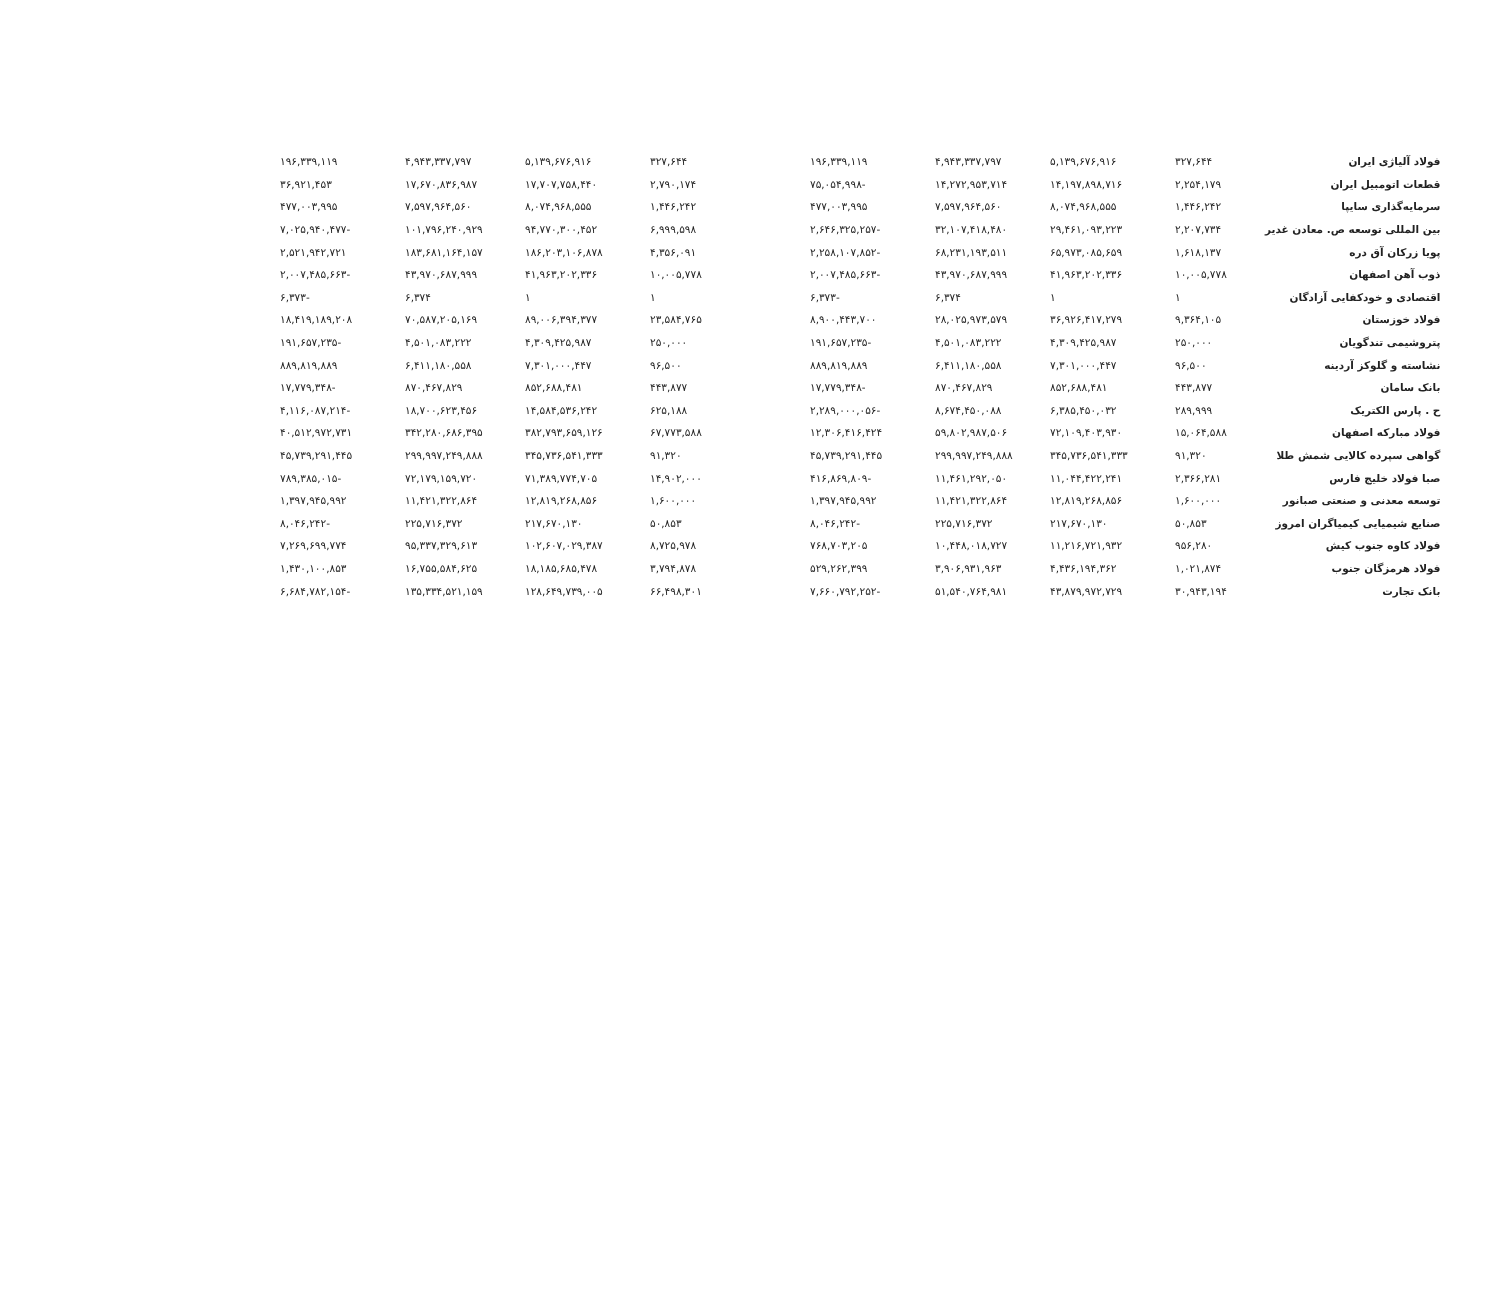| فولاد آلیاژی ایران | ۳۲۷,۶۴۴ | ۵,۱۳۹,۶۷۶,۹۱۶ | ۴,۹۴۳,۳۳۷,۷۹۷ | ۱۹۶,۳۳۹,۱۱۹ | | ۳۲۷,۶۴۴ | ۵,۱۳۹,۶۷۶,۹۱۶ | ۴,۹۴۳,۳۳۷,۷۹۷ | ۱۹۶,۳۳۹,۱۱۹ |
| قطعات اتومبیل ایران | ۲,۲۵۴,۱۷۹ | ۱۴,۱۹۷,۸۹۸,۷۱۶ | ۱۴,۲۷۲,۹۵۳,۷۱۴ | -۷۵,۰۵۴,۹۹۸ | | ۲,۷۹۰,۱۷۴ | ۱۷,۷۰۷,۷۵۸,۴۴۰ | ۱۷,۶۷۰,۸۳۶,۹۸۷ | ۳۶,۹۲۱,۴۵۳ |
| سرمایه‌گذاری سایپا | ۱,۴۴۶,۲۴۲ | ۸,۰۷۴,۹۶۸,۵۵۵ | ۷,۵۹۷,۹۶۴,۵۶۰ | ۴۷۷,۰۰۳,۹۹۵ | | ۱,۴۴۶,۲۴۲ | ۸,۰۷۴,۹۶۸,۵۵۵ | ۷,۵۹۷,۹۶۴,۵۶۰ | ۴۷۷,۰۰۳,۹۹۵ |
| بین المللی توسعه ص. معادن غدیر | ۲,۲۰۷,۷۳۴ | ۲۹,۴۶۱,۰۹۳,۲۲۳ | ۳۲,۱۰۷,۴۱۸,۴۸۰ | -۲,۶۴۶,۳۲۵,۲۵۷ | | ۶,۹۹۹,۵۹۸ | ۹۴,۷۷۰,۳۰۰,۴۵۲ | ۱۰۱,۷۹۶,۲۴۰,۹۲۹ | -۷,۰۲۵,۹۴۰,۴۷۷ |
| پویا زرکان آق دره | ۱,۶۱۸,۱۳۷ | ۶۵,۹۷۳,۰۸۵,۶۵۹ | ۶۸,۲۳۱,۱۹۳,۵۱۱ | -۲,۲۵۸,۱۰۷,۸۵۲ | | ۴,۳۵۶,۰۹۱ | ۱۸۶,۲۰۳,۱۰۶,۸۷۸ | ۱۸۳,۶۸۱,۱۶۴,۱۵۷ | ۲,۵۲۱,۹۴۲,۷۲۱ |
| ذوب آهن اصفهان | ۱۰,۰۰۵,۷۷۸ | ۴۱,۹۶۳,۲۰۲,۳۳۶ | ۴۳,۹۷۰,۶۸۷,۹۹۹ | -۲,۰۰۷,۴۸۵,۶۶۳ | | ۱۰,۰۰۵,۷۷۸ | ۴۱,۹۶۳,۲۰۲,۳۳۶ | ۴۳,۹۷۰,۶۸۷,۹۹۹ | -۲,۰۰۷,۴۸۵,۶۶۳ |
| اقتصادی و خودکفایی آزادگان | ۱ | ۱ | ۶,۳۷۴ | -۶,۳۷۳ | | ۱ | ۱ | ۶,۳۷۴ | -۶,۳۷۳ |
| فولاد خوزستان | ۹,۳۶۴,۱۰۵ | ۳۶,۹۲۶,۴۱۷,۲۷۹ | ۲۸,۰۲۵,۹۷۳,۵۷۹ | ۸,۹۰۰,۴۴۳,۷۰۰ | | ۲۳,۵۸۴,۷۶۵ | ۸۹,۰۰۶,۳۹۴,۳۷۷ | ۷۰,۵۸۷,۲۰۵,۱۶۹ | ۱۸,۴۱۹,۱۸۹,۲۰۸ |
| پتروشیمی تندگویان | ۲۵۰,۰۰۰ | ۴,۳۰۹,۴۲۵,۹۸۷ | ۴,۵۰۱,۰۸۳,۲۲۲ | -۱۹۱,۶۵۷,۲۳۵ | | ۲۵۰,۰۰۰ | ۴,۳۰۹,۴۲۵,۹۸۷ | ۴,۵۰۱,۰۸۳,۲۲۲ | -۱۹۱,۶۵۷,۲۳۵ |
| نشاسته و گلوکز آردینه | ۹۶,۵۰۰ | ۷,۳۰۱,۰۰۰,۴۴۷ | ۶,۴۱۱,۱۸۰,۵۵۸ | ۸۸۹,۸۱۹,۸۸۹ | | ۹۶,۵۰۰ | ۷,۳۰۱,۰۰۰,۴۴۷ | ۶,۴۱۱,۱۸۰,۵۵۸ | ۸۸۹,۸۱۹,۸۸۹ |
| بانک سامان | ۴۴۳,۸۷۷ | ۸۵۲,۶۸۸,۴۸۱ | ۸۷۰,۴۶۷,۸۲۹ | -۱۷,۷۷۹,۳۴۸ | | ۴۴۳,۸۷۷ | ۸۵۲,۶۸۸,۴۸۱ | ۸۷۰,۴۶۷,۸۲۹ | -۱۷,۷۷۹,۳۴۸ |
| ح . پارس الکتریک | ۲۸۹,۹۹۹ | ۶,۳۸۵,۴۵۰,۰۳۲ | ۸,۶۷۴,۴۵۰,۰۸۸ | -۲,۲۸۹,۰۰۰,۰۵۶ | | ۶۲۵,۱۸۸ | ۱۴,۵۸۴,۵۳۶,۲۴۲ | ۱۸,۷۰۰,۶۲۳,۴۵۶ | -۴,۱۱۶,۰۸۷,۲۱۴ |
| فولاد مبارکه اصفهان | ۱۵,۰۶۴,۵۸۸ | ۷۲,۱۰۹,۴۰۳,۹۳۰ | ۵۹,۸۰۲,۹۸۷,۵۰۶ | ۱۲,۳۰۶,۴۱۶,۴۲۴ | | ۶۷,۷۷۳,۵۸۸ | ۳۸۲,۷۹۳,۶۵۹,۱۲۶ | ۳۴۲,۲۸۰,۶۸۶,۳۹۵ | ۴۰,۵۱۲,۹۷۲,۷۳۱ |
| گواهی سپرده کالایی شمش طلا | ۹۱,۳۲۰ | ۳۴۵,۷۳۶,۵۴۱,۳۳۳ | ۲۹۹,۹۹۷,۲۴۹,۸۸۸ | ۴۵,۷۳۹,۲۹۱,۴۴۵ | | ۹۱,۳۲۰ | ۳۴۵,۷۳۶,۵۴۱,۳۳۳ | ۲۹۹,۹۹۷,۲۴۹,۸۸۸ | ۴۵,۷۳۹,۲۹۱,۴۴۵ |
| صبا فولاد خلیج فارس | ۲,۳۶۶,۲۸۱ | ۱۱,۰۴۴,۴۲۲,۲۴۱ | ۱۱,۴۶۱,۲۹۲,۰۵۰ | -۴۱۶,۸۶۹,۸۰۹ | | ۱۴,۹۰۲,۰۰۰ | ۷۱,۳۸۹,۷۷۴,۷۰۵ | ۷۲,۱۷۹,۱۵۹,۷۲۰ | -۷۸۹,۳۸۵,۰۱۵ |
| توسعه معدنی و صنعتی صبانور | ۱,۶۰۰,۰۰۰ | ۱۲,۸۱۹,۲۶۸,۸۵۶ | ۱۱,۴۲۱,۳۲۲,۸۶۴ | ۱,۳۹۷,۹۴۵,۹۹۲ | | ۱,۶۰۰,۰۰۰ | ۱۲,۸۱۹,۲۶۸,۸۵۶ | ۱۱,۴۲۱,۳۲۲,۸۶۴ | ۱,۳۹۷,۹۴۵,۹۹۲ |
| صنایع شیمیایی کیمیاگران امروز | ۵۰,۸۵۳ | ۲۱۷,۶۷۰,۱۳۰ | ۲۲۵,۷۱۶,۳۷۲ | -۸,۰۴۶,۲۴۲ | | ۵۰,۸۵۳ | ۲۱۷,۶۷۰,۱۳۰ | ۲۲۵,۷۱۶,۳۷۲ | -۸,۰۴۶,۲۴۲ |
| فولاد کاوه جنوب کیش | ۹۵۶,۲۸۰ | ۱۱,۲۱۶,۷۲۱,۹۳۲ | ۱۰,۴۴۸,۰۱۸,۷۲۷ | ۷۶۸,۷۰۳,۲۰۵ | | ۸,۷۲۵,۹۷۸ | ۱۰۲,۶۰۷,۰۲۹,۳۸۷ | ۹۵,۳۳۷,۳۲۹,۶۱۳ | ۷,۲۶۹,۶۹۹,۷۷۴ |
| فولاد هرمزگان جنوب | ۱,۰۲۱,۸۷۴ | ۴,۴۳۶,۱۹۴,۳۶۲ | ۳,۹۰۶,۹۳۱,۹۶۳ | ۵۲۹,۲۶۲,۳۹۹ | | ۳,۷۹۴,۸۷۸ | ۱۸,۱۸۵,۶۸۵,۴۷۸ | ۱۶,۷۵۵,۵۸۴,۶۲۵ | ۱,۴۳۰,۱۰۰,۸۵۳ |
| بانک تجارت | ۳۰,۹۴۳,۱۹۴ | ۴۳,۸۷۹,۹۷۲,۷۲۹ | ۵۱,۵۴۰,۷۶۴,۹۸۱ | -۷,۶۶۰,۷۹۲,۲۵۲ | | ۶۶,۴۹۸,۳۰۱ | ۱۲۸,۶۴۹,۷۳۹,۰۰۵ | ۱۳۵,۳۳۴,۵۲۱,۱۵۹ | -۶,۶۸۴,۷۸۲,۱۵۴ |